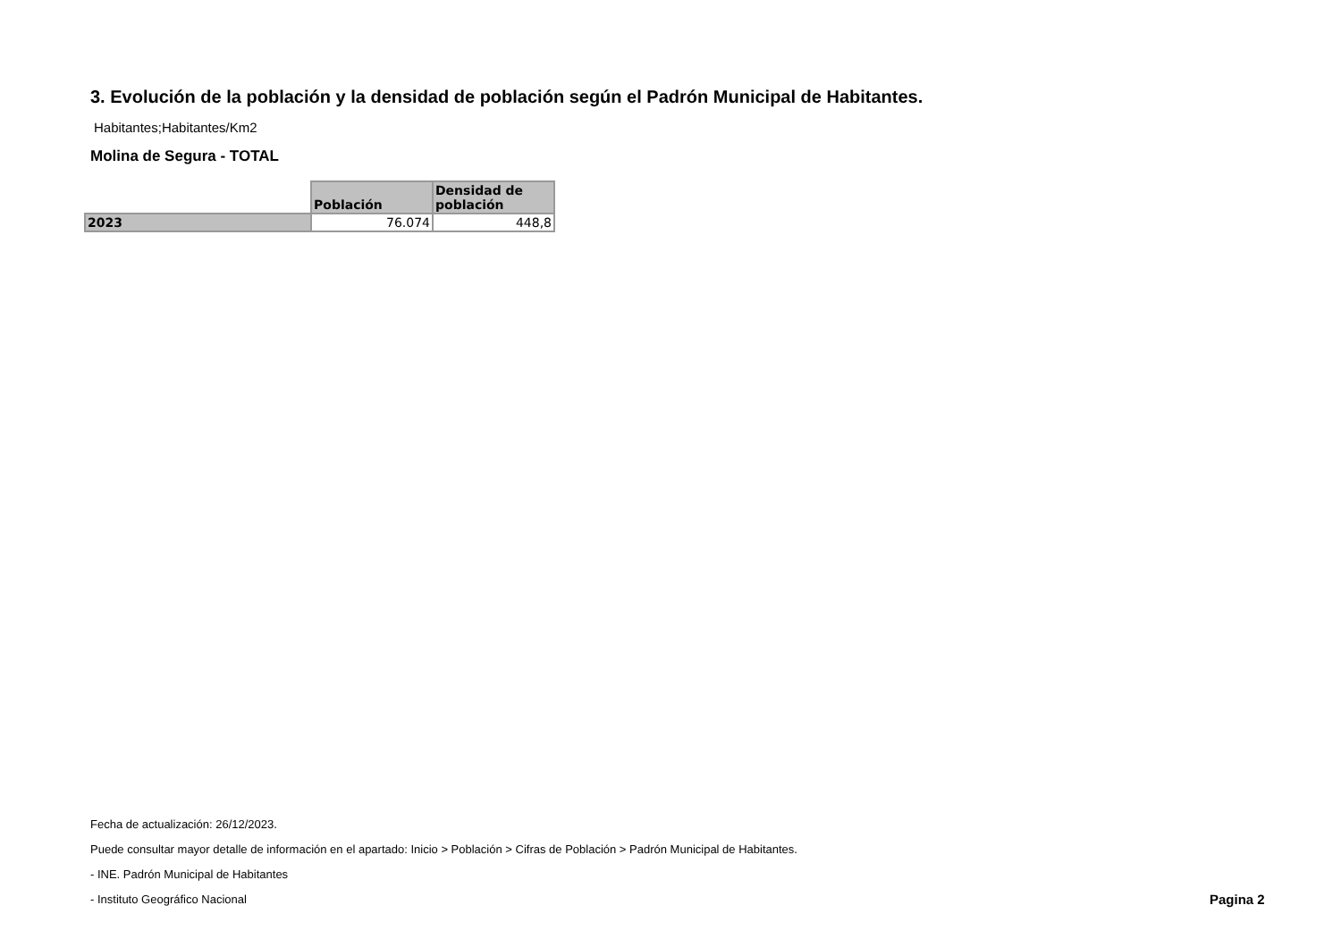3. Evolución de la población y la densidad de población según el Padrón Municipal de Habitantes.
Habitantes;Habitantes/Km2
Molina de Segura - TOTAL
| | Población | Densidad de población |
| --- | --- | --- |
| 2023 | 76.074 | 448,8 |
Fecha de actualización: 26/12/2023.
Puede consultar mayor detalle de información en el apartado: Inicio > Población > Cifras de Población > Padrón Municipal de Habitantes.
- INE. Padrón Municipal de Habitantes
- Instituto Geográfico Nacional
Pagina 2